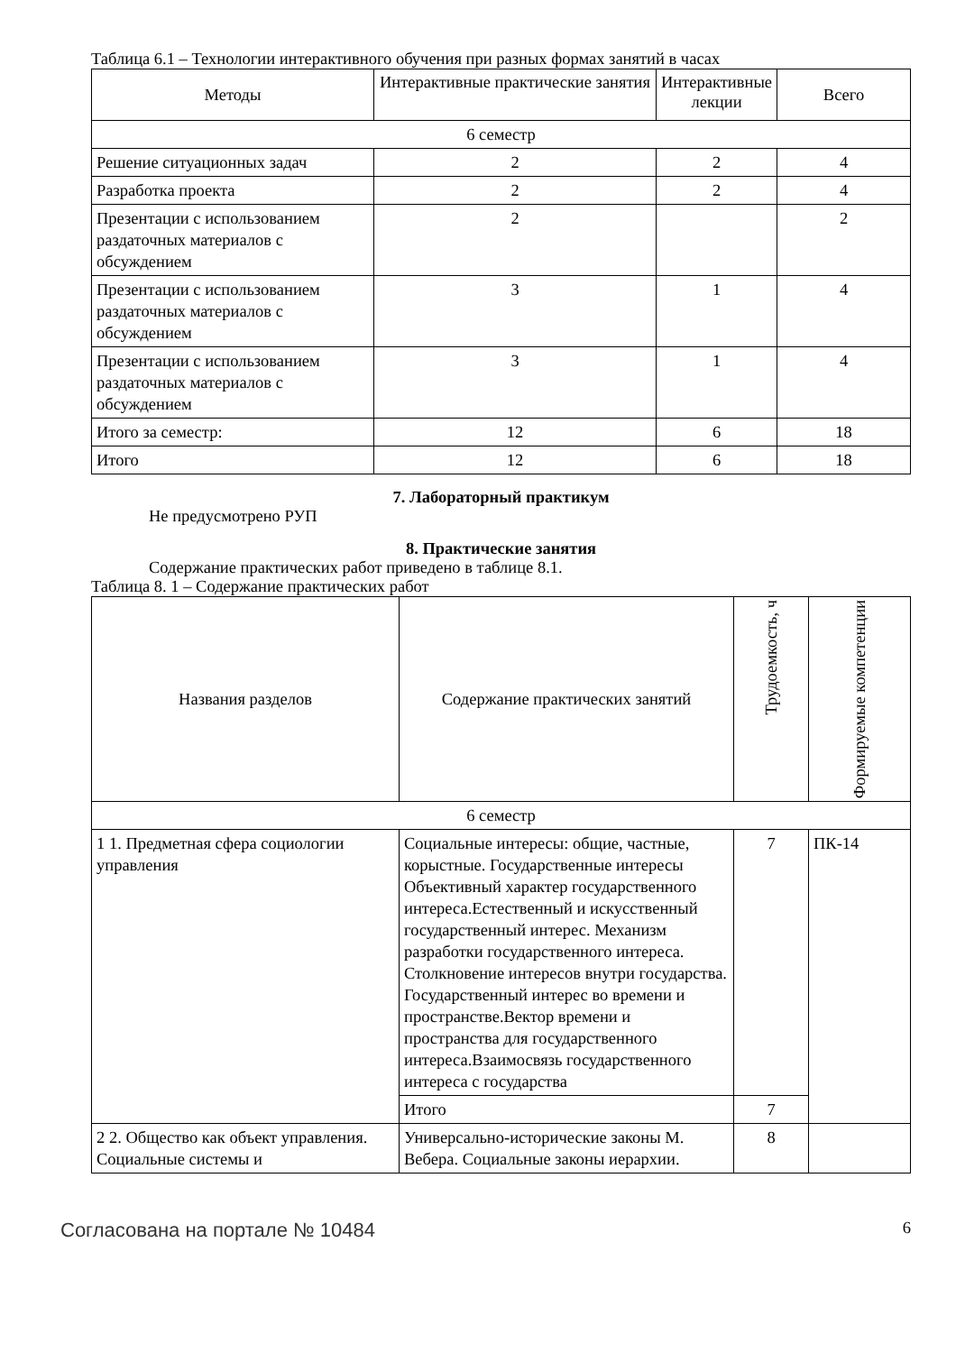Таблица 6.1 – Технологии интерактивного обучения при разных формах занятий в часах
| Методы | Интерактивные практические занятия | Интерактивные лекции | Всего |
| --- | --- | --- | --- |
| 6 семестр | | | |
| Решение ситуационных задач | 2 | 2 | 4 |
| Разработка проекта | 2 | 2 | 4 |
| Презентации с использованием раздаточных материалов с обсуждением | 2 | | 2 |
| Презентации с использованием раздаточных материалов с обсуждением | 3 | 1 | 4 |
| Презентации с использованием раздаточных материалов с обсуждением | 3 | 1 | 4 |
| Итого за семестр: | 12 | 6 | 18 |
| Итого | 12 | 6 | 18 |
7. Лабораторный практикум
Не предусмотрено РУП
8. Практические занятия
Содержание практических работ приведено в таблице 8.1.
Таблица 8. 1 – Содержание практических работ
| Названия разделов | Содержание практических занятий | Трудоемкость, ч | Формируемые компетенции |
| --- | --- | --- | --- |
| 6 семестр | | | |
| 1 1. Предметная сфера социологии управления | Социальные интересы: общие, частные, корыстные. Государственные интересы Объективный характер государственного интереса.Естественный и искусственный государственный интерес. Механизм разработки государственного интереса. Столкновение интересов внутри государства. Государственный интерес во времени и пространстве.Вектор времени и пространства для государственного интереса.Взаимосвязь государственного интереса с государства | 7 | ПК-14 |
| | Итого | 7 | |
| 2 2. Общество как объект управления. Социальные системы и | Универсально-исторические законы М. Вебера. Социальные законы иерархии. | 8 | |
Согласована на портале № 10484 6